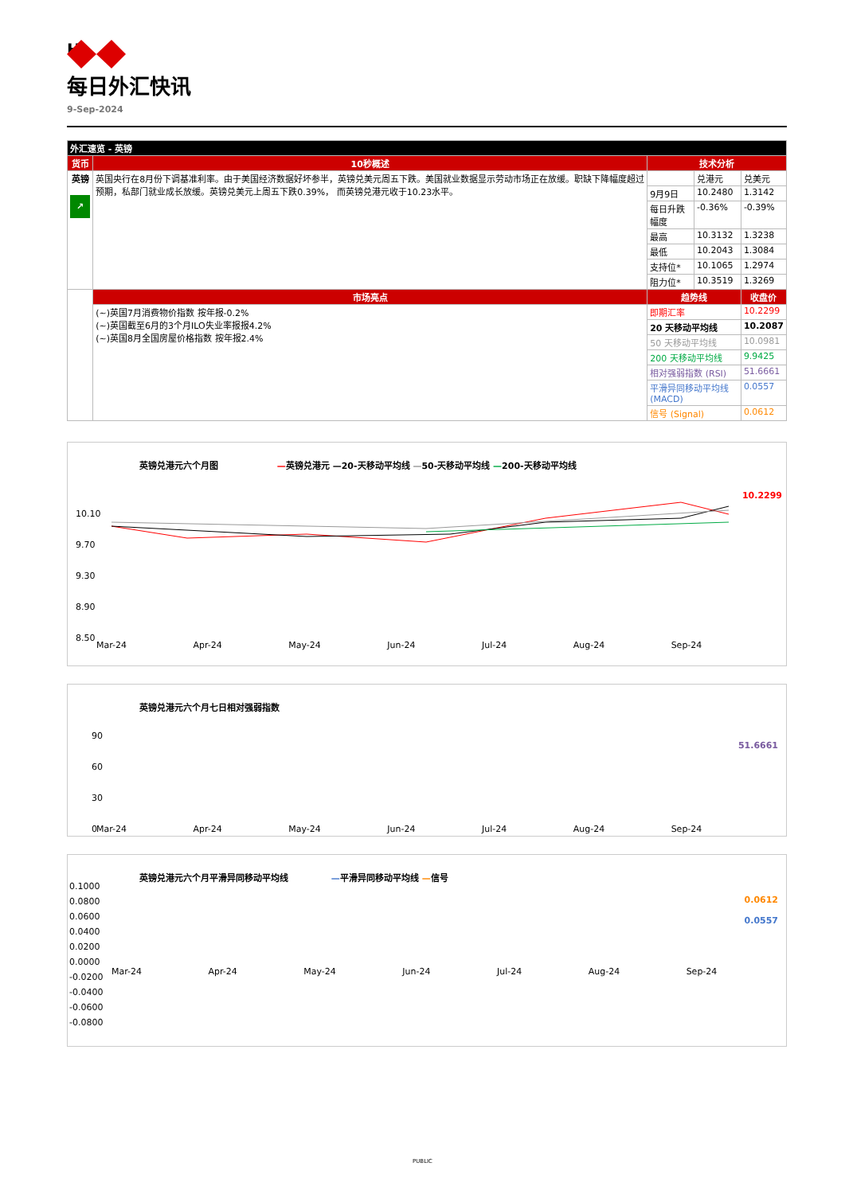HSBC
每日外汇快讯
9-Sep-2024
| 外汇速览 - 英镑 | | | | |
| --- | --- | --- | --- | --- |
| 货币 | 10秒概述 | 技术分析 | | |
| 英镑 ↗ | 英国央行在8月份下调基准利率。由于美国经济数据好坏参半，英镑兑美元周五下跌。美国就业数据显示劳动市场正在放缓。职缺下降幅度超过预期，私部门就业成长放缓。英镑兑美元上周五下跌0.39%， 而英镑兑港元收于10.23水平。 | | 兑港元 | 兑美元 |
| | | 9月9日 | 10.2480 | 1.3142 |
| | | 每日升跌幅度 | -0.36% | -0.39% |
| | | 最高 | 10.3132 | 1.3238 |
| | | 最低 | 10.2043 | 1.3084 |
| | | 支持位* | 10.1065 | 1.2974 |
| | | 阻力位* | 10.3519 | 1.3269 |
| | 市场亮点 | 趋势线 | | 收盘价 |
| | (~)英国7月消费物价指数 按年报-0.2% (~)英国截至6月的3个月ILO失业率报报4.2% (~)英国8月全国房屋价格指数 按年报2.4% | 即期汇率 | | 10.2299 |
| | | 20 天移动平均线 | | 10.2087 |
| | | 50 天移动平均线 | | 10.0981 |
| | | 200 天移动平均线 | | 9.9425 |
| | | 相对强弱指数 (RSI) | | 51.6661 |
| | | 平滑异同移动平均线 (MACD) | | 0.0557 |
| | | 信号 (Signal) | | 0.0612 |
英镑兑港元六个月图 —英镑兑港元 —20-天移动平均线 —50-天移动平均线 —200-天移动平均线
10.10
9.70
9.30
8.90
8.50
10.2299
Mar-24 Apr-24 May-24 Jun-24 Jul-24 Aug-24 Sep-24
英镑兑港元六个月七日相对强弱指数
90
60
30
0
51.6661
Mar-24 Apr-24 May-24 Jun-24 Jul-24 Aug-24 Sep-24
英镑兑港元六个月平滑异同移动平均线 —平滑异同移动平均线 —信号
0.1000
0.0800
0.0600
0.0400
0.0200
0.0000
-0.0200
-0.0400
-0.0600
-0.0800
0.0612
0.0557
Mar-24 Apr-24 May-24 Jun-24 Jul-24 Aug-24 Sep-24
PUBLIC